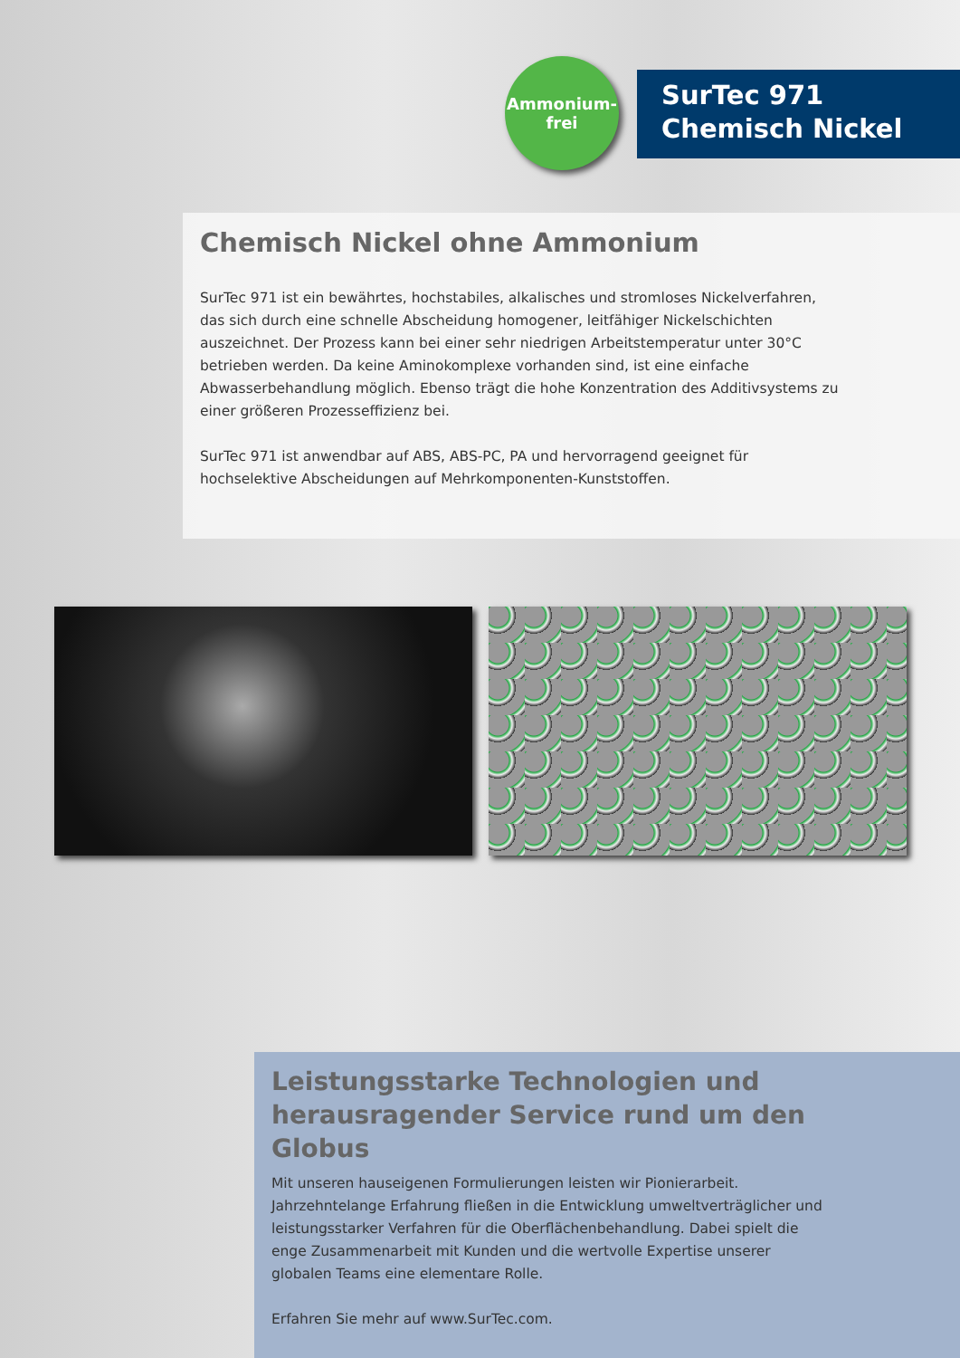Ammonium-
frei
SurTec 971
Chemisch Nickel
Chemisch Nickel ohne Ammonium
SurTec 971 ist ein bewährtes, hochstabiles, alkalisches und stromloses Nickelverfahren, das sich durch eine schnelle Abscheidung homogener, leitfähiger Nickelschichten auszeichnet. Der Prozess kann bei einer sehr niedrigen Arbeitstemperatur unter 30°C betrieben werden. Da keine Aminokomplexe vorhanden sind, ist eine einfache Abwasserbehandlung möglich. Ebenso trägt die hohe Konzentration des Additivsystems zu einer größeren Prozesseffizienz bei.
SurTec 971 ist anwendbar auf ABS, ABS-PC, PA und hervorragend geeignet für hochselektive Abscheidungen auf Mehrkomponenten-Kunststoffen.
Leistungsstarke Technologien und herausragender Service rund um den Globus
Mit unseren hauseigenen Formulierungen leisten wir Pionierarbeit. Jahrzehntelange Erfahrung fließen in die Entwicklung umweltverträglicher und leistungsstarker Verfahren für die Oberflächenbehandlung. Dabei spielt die enge Zusammenarbeit mit Kunden und die wertvolle Expertise unserer globalen Teams eine elementare Rolle.
Erfahren Sie mehr auf www.SurTec.com.